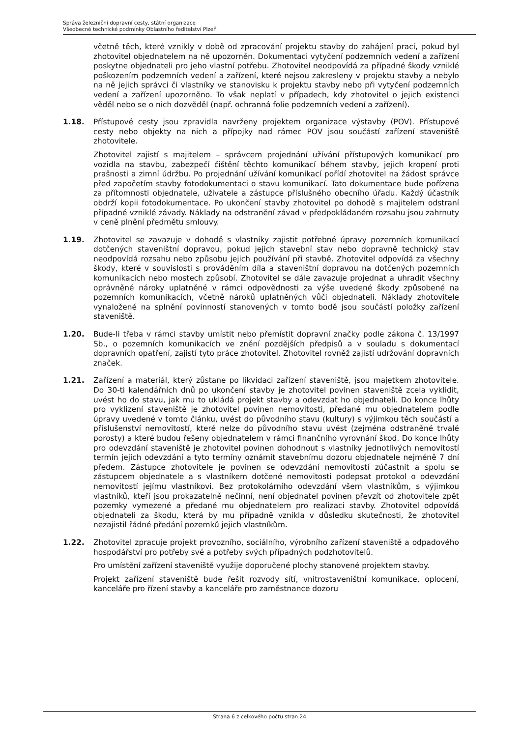Správa železniční dopravní cesty, státní organizace
Všeobecné technické podmínky Oblastního ředitelství Plzeň
včetně těch, které vznikly v době od zpracování projektu stavby do zahájení prací, pokud byl zhotovitel objednatelem na ně upozorněn. Dokumentaci vytyčení podzemních vedení a zařízení poskytne objednateli pro jeho vlastní potřebu. Zhotovitel neodpovídá za případné škody vzniklé poškozením podzemních vedení a zařízení, které nejsou zakresleny v projektu stavby a nebylo na ně jejich správci či vlastníky ve stanovisku k projektu stavby nebo při vytyčení podzemních vedení a zařízení upozorněno. To však neplatí v případech, kdy zhotovitel o jejich existenci věděl nebo se o nich dozvěděl (např. ochranná folie podzemních vedení a zařízení).
1.18. Přístupové cesty jsou zpravidla navrženy projektem organizace výstavby (POV). Přístupové cesty nebo objekty na nich a přípojky nad rámec POV jsou součástí zařízení staveniště zhotovitele.
Zhotovitel zajistí s majitelem – správcem projednání užívání přístupových komunikací pro vozidla na stavbu, zabezpečí čištění těchto komunikací během stavby, jejich kropení proti prašnosti a zimní údržbu. Po projednání užívání komunikací pořídí zhotovitel na žádost správce před započetím stavby fotodokumentaci o stavu komunikací. Tato dokumentace bude pořízena za přítomnosti objednatele, uživatele a zástupce příslušného obecního úřadu. Každý účastník obdrží kopii fotodokumentace. Po ukončení stavby zhotovitel po dohodě s majitelem odstraní případné vzniklé závady. Náklady na odstranění závad v předpokládaném rozsahu jsou zahrnuty v ceně plnění předmětu smlouvy.
1.19. Zhotovitel se zavazuje v dohodě s vlastníky zajistit potřebné úpravy pozemních komunikací dotčených staveništní dopravou, pokud jejich stavební stav nebo dopravně technický stav neodpovídá rozsahu nebo způsobu jejich používání při stavbě. Zhotovitel odpovídá za všechny škody, které v souvislosti s prováděním díla a staveništní dopravou na dotčených pozemních komunikacích nebo mostech způsobí. Zhotovitel se dále zavazuje projednat a uhradit všechny oprávněné nároky uplatněné v rámci odpovědnosti za výše uvedené škody způsobené na pozemních komunikacích, včetně nároků uplatněných vůči objednateli. Náklady zhotovitele vynaložené na splnění povinností stanovených v tomto bodě jsou součástí položky zařízení staveniště.
1.20. Bude-li třeba v rámci stavby umístit nebo přemístit dopravní značky podle zákona č. 13/1997 Sb., o pozemních komunikacích ve znění pozdějších předpisů a v souladu s dokumentací dopravních opatření, zajistí tyto práce zhotovitel. Zhotovitel rovněž zajistí udržování dopravních značek.
1.21. Zařízení a materiál, který zůstane po likvidaci zařízení staveniště, jsou majetkem zhotovitele. Do 30-ti kalendářních dnů po ukončení stavby je zhotovitel povinen staveniště zcela vyklidit, uvést ho do stavu, jak mu to ukládá projekt stavby a odevzdat ho objednateli. Do konce lhůty pro vyklizení staveniště je zhotovitel povinen nemovitosti, předané mu objednatelem podle úpravy uvedené v tomto článku, uvést do původního stavu (kultury) s výjimkou těch součástí a příslušenství nemovitostí, které nelze do původního stavu uvést (zejména odstraněné trvalé porosty) a které budou řešeny objednatelem v rámci finančního vyrovnání škod. Do konce lhůty pro odevzdání staveniště je zhotovitel povinen dohodnout s vlastníky jednotlivých nemovitostí termín jejich odevzdání a tyto termíny oznámit stavebnímu dozoru objednatele nejméně 7 dní předem. Zástupce zhotovitele je povinen se odevzdání nemovitostí zúčastnit a spolu se zástupcem objednatele a s vlastníkem dotčené nemovitosti podepsat protokol o odevzdání nemovitostí jejímu vlastníkovi. Bez protokolárního odevzdání všem vlastníkům, s výjimkou vlastníků, kteří jsou prokazatelně nečinní, není objednatel povinen převzít od zhotovitele zpět pozemky vymezené a předané mu objednatelem pro realizaci stavby. Zhotovitel odpovídá objednateli za škodu, která by mu případně vznikla v důsledku skutečnosti, že zhotovitel nezajistil řádné předání pozemků jejich vlastníkům.
1.22. Zhotovitel zpracuje projekt provozního, sociálního, výrobního zařízení staveniště a odpadového hospodářství pro potřeby své a potřeby svých případných podzhotovitelů.
Pro umístění zařízení staveniště využije doporučené plochy stanovené projektem stavby.
Projekt zařízení staveniště bude řešit rozvody sítí, vnitrostaveništní komunikace, oplocení, kanceláře pro řízení stavby a kanceláře pro zaměstnance dozoru
Strana 6 z celkového počtu stran 24